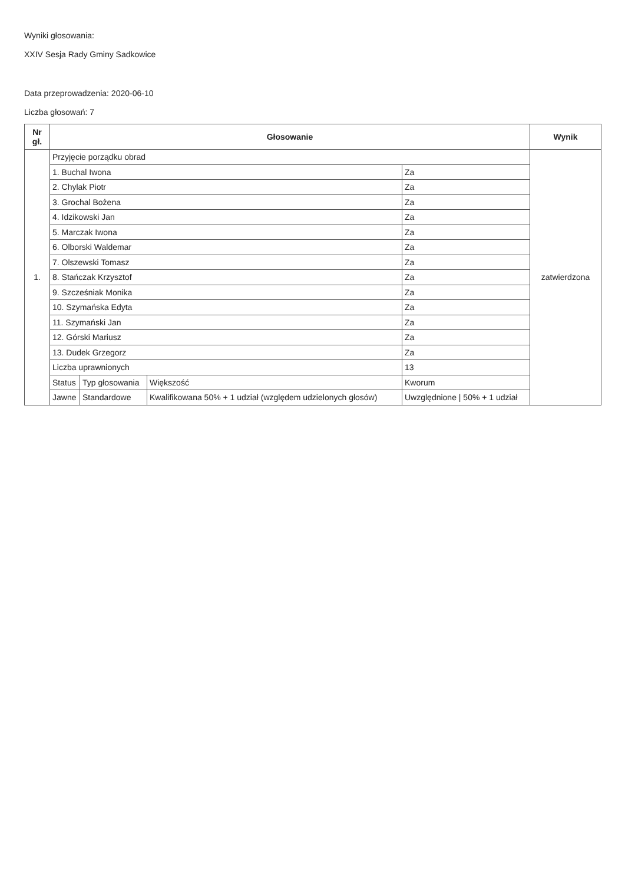Wyniki głosowania:
XXIV Sesja Rady Gminy Sadkowice
Data przeprowadzenia: 2020-06-10
Liczba głosowań: 7
| Nr gł. | Głosowanie | | | | Wynik |
| --- | --- | --- | --- | --- | --- |
| 1. | Przyjęcie porządku obrad | | | | zatwierdzona |
| | 1. Buchal Iwona | | | Za | |
| | 2. Chylak Piotr | | | Za | |
| | 3. Grochal Bożena | | | Za | |
| | 4. Idzikowski Jan | | | Za | |
| | 5. Marczak Iwona | | | Za | |
| | 6. Olborski Waldemar | | | Za | |
| | 7. Olszewski Tomasz | | | Za | |
| | 8. Stańczak Krzysztof | | | Za | |
| | 9. Szcześniak Monika | | | Za | |
| | 10. Szymańska Edyta | | | Za | |
| | 11. Szymański Jan | | | Za | |
| | 12. Górski Mariusz | | | Za | |
| | 13. Dudek Grzegorz | | | Za | |
| | Liczba uprawnionych | | | 13 | |
| | Status | Typ głosowania | Większość | Kworum | |
| | Jawne | Standardowe | Kwalifikowana 50% + 1 udział (względem udzielonych głosów) | Uwzględnione / 50% + 1 udział | |